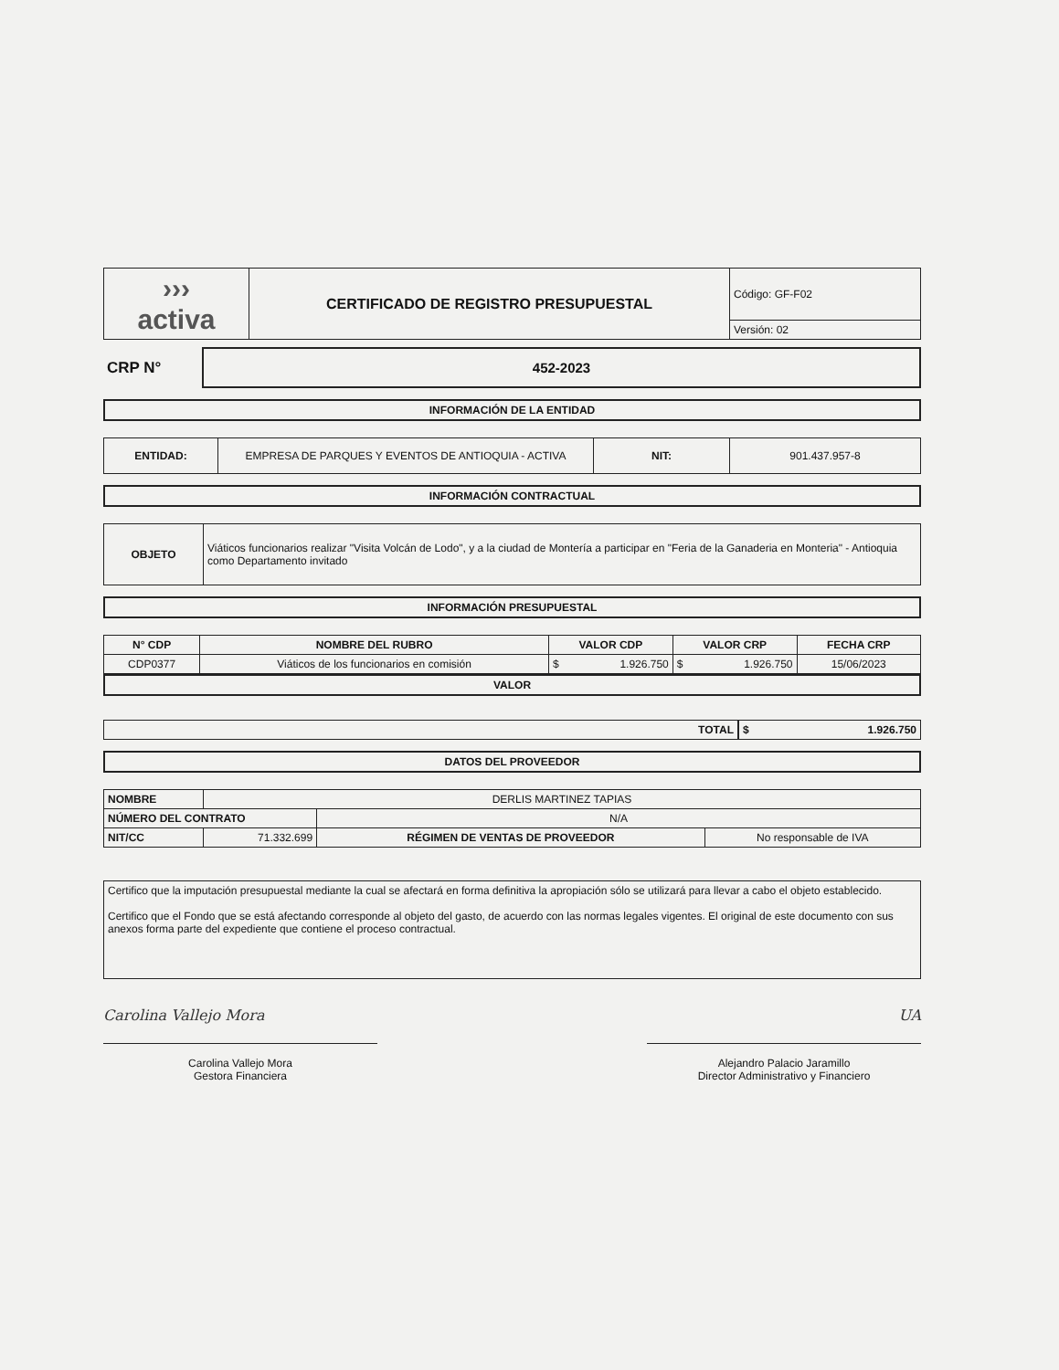| ››› activa | CERTIFICADO DE REGISTRO PRESUPUESTAL | Código: GF-F02 |
| | | Versión: 02 |
| CRP N° | 452-2023 |
INFORMACIÓN DE LA ENTIDAD
| ENTIDAD: | EMPRESA DE PARQUES Y EVENTOS DE ANTIOQUIA - ACTIVA | NIT: | 901.437.957-8 |
INFORMACIÓN CONTRACTUAL
| OBJETO | Viáticos funcionarios realizar "Visita Volcán de Lodo", y a la ciudad de Montería a participar en "Feria de la Ganaderia en Monteria" - Antioquia como Departamento invitado |
INFORMACIÓN PRESUPUESTAL
| N° CDP | NOMBRE DEL RUBRO | VALOR CDP | VALOR CRP | FECHA CRP |
| --- | --- | --- | --- | --- |
| CDP0377 | Viáticos de los funcionarios en comisión | $ 1.926.750 | $ 1.926.750 | 15/06/2023 |
VALOR
| TOTAL | $ 1.926.750 |
DATOS DEL PROVEEDOR
| NOMBRE | DERLIS MARTINEZ TAPIAS | | |
| NÚMERO DEL CONTRATO | | N/A | |
| NIT/CC | 71.332.699 | RÉGIMEN DE VENTAS DE PROVEEDOR | No responsable de IVA |
| Certifico que la imputación presupuestal mediante la cual se afectará en forma definitiva la apropiación sólo se utilizará para llevar a cabo el objeto establecido. Certifico que el Fondo que se está afectando corresponde al objeto del gasto, de acuerdo con las normas legales vigentes. El original de este documento con sus anexos forma parte del expediente que contiene el proceso contractual. |
Carolina Vallejo Mora UA
Carolina Vallejo Mora
Gestora Financiera
Alejandro Palacio Jaramillo
Director Administrativo y Financiero